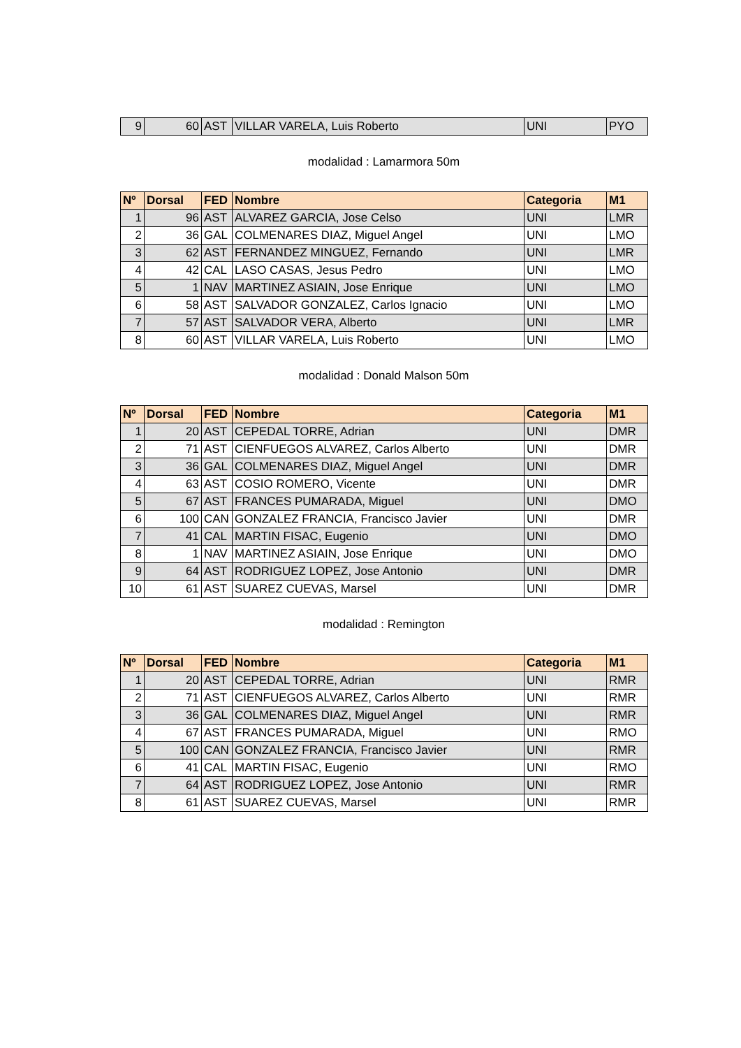| 9 | 60 | AST | VILLAR VARELA, Luis Roberto | UNI | PYO |
modalidad : Lamarmora 50m
| Nº | Dorsal | FED | Nombre | Categoria | M1 |
| --- | --- | --- | --- | --- | --- |
| 1 | 96 | AST | ALVAREZ GARCIA, Jose Celso | UNI | LMR |
| 2 | 36 | GAL | COLMENARES DIAZ, Miguel Angel | UNI | LMO |
| 3 | 62 | AST | FERNANDEZ MINGUEZ, Fernando | UNI | LMR |
| 4 | 42 | CAL | LASO CASAS, Jesus Pedro | UNI | LMO |
| 5 | 1 | NAV | MARTINEZ ASIAIN, Jose Enrique | UNI | LMO |
| 6 | 58 | AST | SALVADOR GONZALEZ, Carlos Ignacio | UNI | LMO |
| 7 | 57 | AST | SALVADOR VERA, Alberto | UNI | LMR |
| 8 | 60 | AST | VILLAR VARELA, Luis Roberto | UNI | LMO |
modalidad : Donald Malson 50m
| Nº | Dorsal | FED | Nombre | Categoria | M1 |
| --- | --- | --- | --- | --- | --- |
| 1 | 20 | AST | CEPEDAL TORRE, Adrian | UNI | DMR |
| 2 | 71 | AST | CIENFUEGOS ALVAREZ, Carlos Alberto | UNI | DMR |
| 3 | 36 | GAL | COLMENARES DIAZ, Miguel Angel | UNI | DMR |
| 4 | 63 | AST | COSIO ROMERO, Vicente | UNI | DMR |
| 5 | 67 | AST | FRANCES PUMARADA, Miguel | UNI | DMO |
| 6 | 100 | CAN | GONZALEZ FRANCIA, Francisco Javier | UNI | DMR |
| 7 | 41 | CAL | MARTIN FISAC, Eugenio | UNI | DMO |
| 8 | 1 | NAV | MARTINEZ ASIAIN, Jose Enrique | UNI | DMO |
| 9 | 64 | AST | RODRIGUEZ LOPEZ, Jose Antonio | UNI | DMR |
| 10 | 61 | AST | SUAREZ CUEVAS, Marsel | UNI | DMR |
modalidad : Remington
| Nº | Dorsal | FED | Nombre | Categoria | M1 |
| --- | --- | --- | --- | --- | --- |
| 1 | 20 | AST | CEPEDAL TORRE, Adrian | UNI | RMR |
| 2 | 71 | AST | CIENFUEGOS ALVAREZ, Carlos Alberto | UNI | RMR |
| 3 | 36 | GAL | COLMENARES DIAZ, Miguel Angel | UNI | RMR |
| 4 | 67 | AST | FRANCES PUMARADA, Miguel | UNI | RMO |
| 5 | 100 | CAN | GONZALEZ FRANCIA, Francisco Javier | UNI | RMR |
| 6 | 41 | CAL | MARTIN FISAC, Eugenio | UNI | RMO |
| 7 | 64 | AST | RODRIGUEZ LOPEZ, Jose Antonio | UNI | RMR |
| 8 | 61 | AST | SUAREZ CUEVAS, Marsel | UNI | RMR |